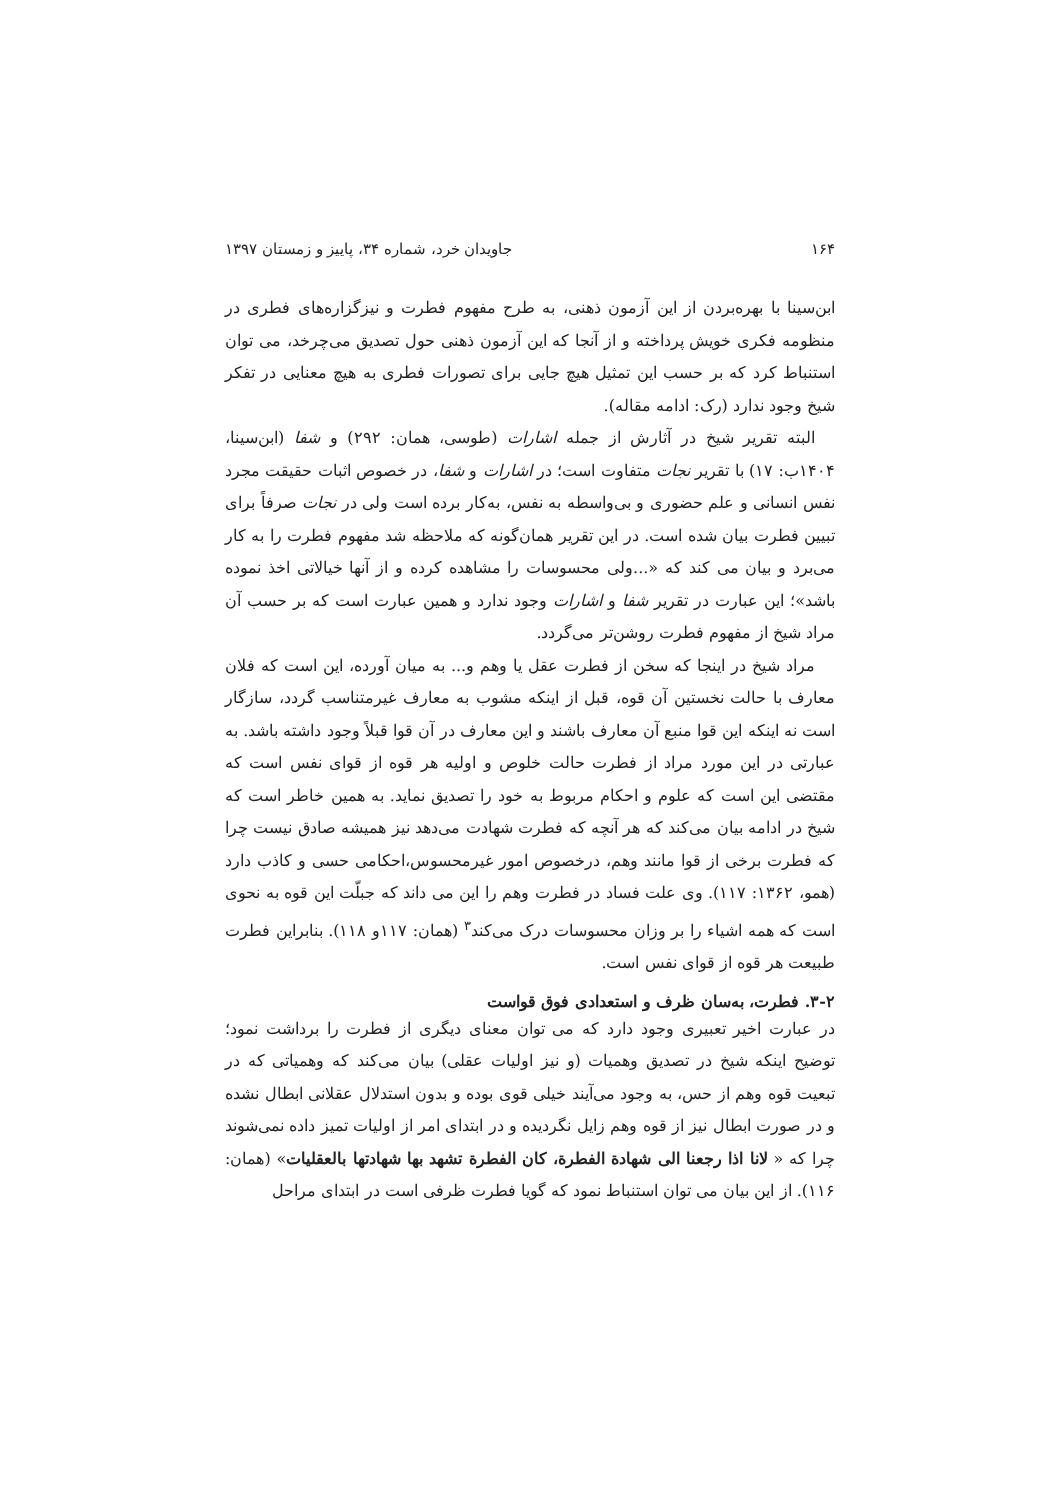۱۶۴ جاویدان خرد، شماره ۳۴، پاییز و زمستان ۱۳۹۷
ابن‌سینا با بهره‌بردن از این آزمون ذهنی، به طرح مفهوم فطرت و نیزگزاره‌های فطری در منظومه فکری خویش پرداخته و از آنجا که این آزمون ذهنی حول تصدیق می‌چرخد، می توان استنباط کرد که بر حسب این تمثیل هیچ جایی برای تصورات فطری به هیچ معنایی در تفکر شیخ وجود ندارد (رک: ادامه مقاله).
البته تقریر شیخ در آثارش از جمله اشارات (طوسی، همان: ۲۹۲) و شفا (ابن‌سینا، ۱۴۰۴ب: ۱۷) با تقریر نجات متفاوت است؛ در اشارات و شفا، در خصوص اثبات حقیقت مجرد نفس انسانی و علم حضوری و بی‌واسطه به نفس، به‌کار برده است ولی در نجات صرفاً برای تبیین فطرت بیان شده است. در این تقریر همان‌گونه که ملاحظه شد مفهوم فطرت را به کار می‌برد و بیان می کند که «...ولی محسوسات را مشاهده کرده و از آنها خیالاتی اخذ نموده باشد»؛ این عبارت در تقریر شفا و اشارات وجود ندارد و همین عبارت است که بر حسب آن مراد شیخ از مفهوم فطرت روشن‌تر می‌گردد.
مراد شیخ در اینجا که سخن از فطرت عقل یا وهم و... به میان آورده، این است که فلان معارف با حالت نخستین آن قوه، قبل از اینکه مشوب به معارف غیرمتناسب گردد، سازگار است نه اینکه این قوا منبع آن معارف باشند و این معارف در آن قوا قبلاً وجود داشته باشد. به عبارتی در این مورد مراد از فطرت حالت خلوص و اولیه هر قوه از قوای نفس است که مقتضی این است که علوم و احکام مربوط به خود را تصدیق نماید. به همین خاطر است که شیخ در ادامه بیان می‌کند که هر آنچه که فطرت شهادت می‌دهد نیز همیشه صادق نیست چرا که فطرت برخی از قوا مانند وهم، درخصوص امور غیرمحسوس،احکامی حسی و کاذب دارد (همو، ۱۳۶۲: ۱۱۷). وی علت فساد در فطرت وهم را این می داند که جبلّت این قوه به نحوی است که همه اشیاء را بر وزان محسوسات درک می‌کند<sup>۳</sup> (همان: ۱۱۷و ۱۱۸). بنابراین فطرت طبیعت هر قوه از قوای نفس است.
۳-۲. فطرت، به‌سان ظرف و استعدادی فوق قواست
در عبارت اخیر تعبیری وجود دارد که می توان معنای دیگری از فطرت را برداشت نمود؛ توضیح اینکه شیخ در تصدیق وهمیات (و نیز اولیات عقلی) بیان می‌کند که وهمیاتی که در تبعیت قوه وهم از حس، به وجود می‌آیند خیلی قوی بوده و بدون استدلال عقلانی ابطال نشده و در صورت ابطال نیز از قوه وهم زایل نگردیده و در ابتدای امر از اولیات تمیز داده نمی‌شوند چرا که « لانا اذا رجعنا الی شهادة الفطرة، کان الفطرة تشهد بها شهادتها بالعقلیات» (همان: ۱۱۶). از این بیان می توان استنباط نمود که گویا فطرت ظرفی است در ابتدای مراحل